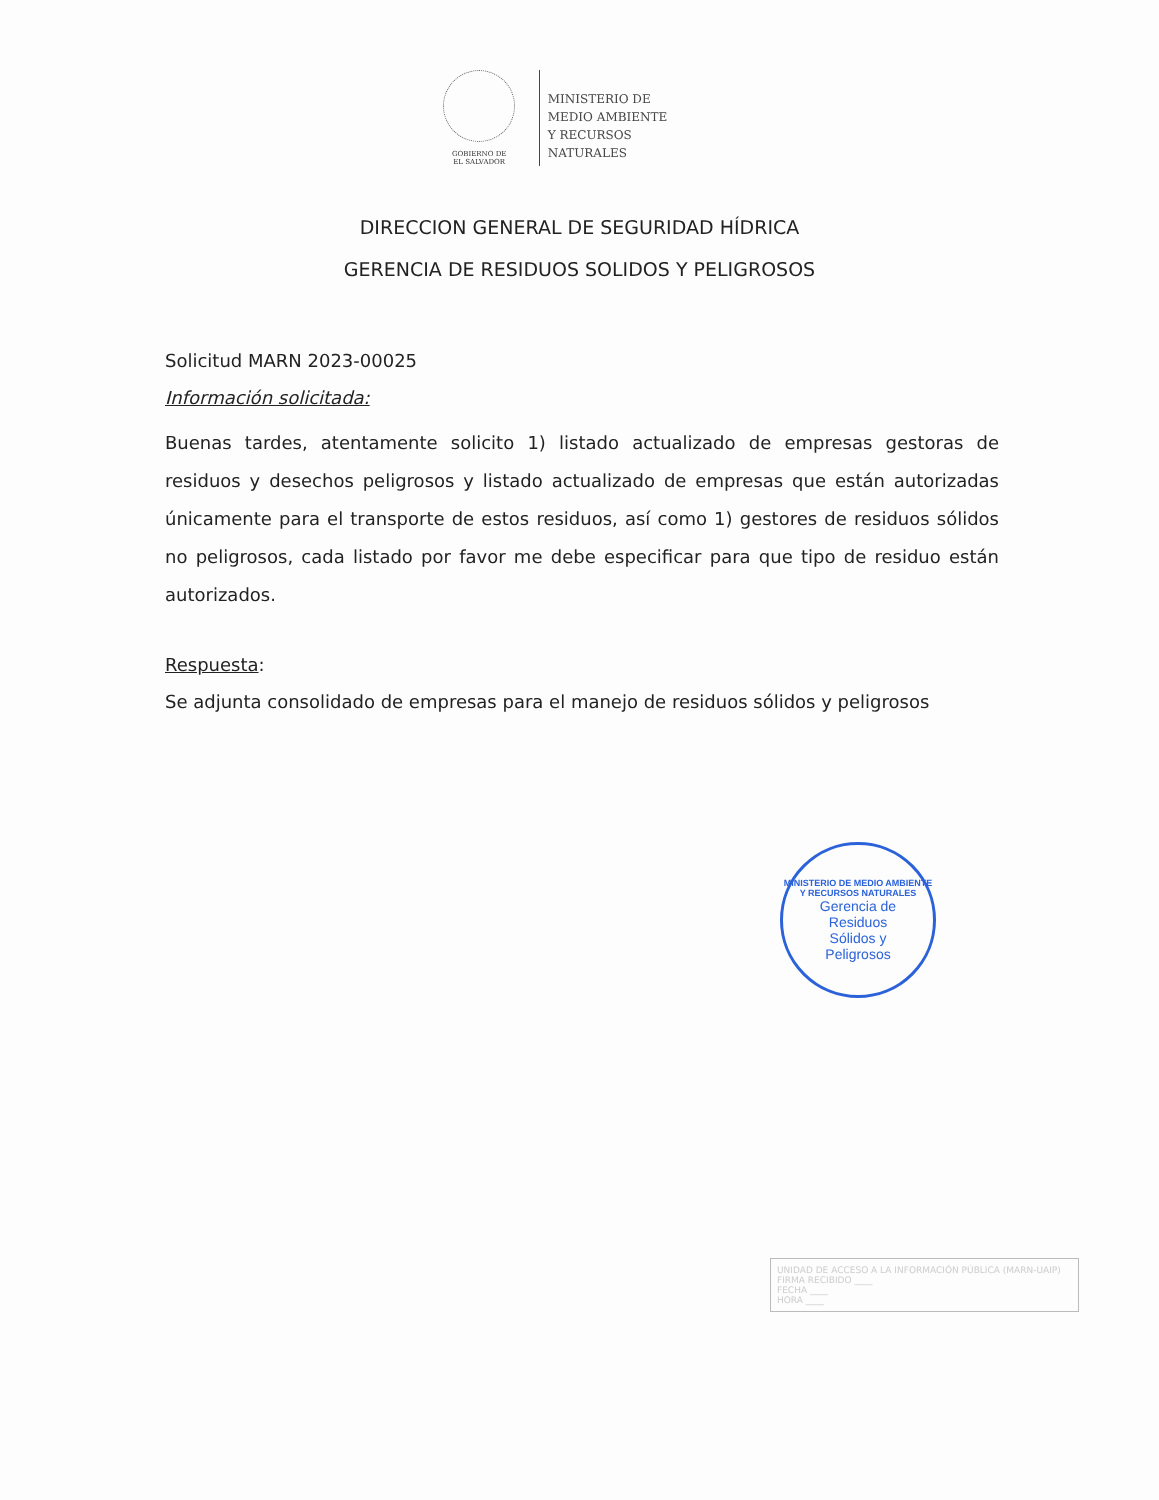GOBIERNO DE
EL SALVADOR
MINISTERIO DE
MEDIO AMBIENTE
Y RECURSOS
NATURALES
DIRECCION GENERAL DE SEGURIDAD HÍDRICA
GERENCIA DE RESIDUOS SOLIDOS Y PELIGROSOS
Solicitud MARN 2023-00025
Información solicitada:
Buenas tardes, atentamente solicito 1) listado actualizado de empresas gestoras de residuos y desechos peligrosos y listado actualizado de empresas que están autorizadas únicamente para el transporte de estos residuos, así como 1) gestores de residuos sólidos no peligrosos, cada listado por favor me debe especificar para que tipo de residuo están autorizados.
Respuesta:
Se adjunta consolidado de empresas para el manejo de residuos sólidos y peligrosos
MINISTERIO DE MEDIO AMBIENTE Y RECURSOS NATURALES
Gerencia de
Residuos
Sólidos y
Peligrosos
UNIDAD DE ACCESO A LA INFORMACIÓN PÚBLICA (MARN-UAIP)
FIRMA RECIBIDO ____
FECHA ____
HORA ____